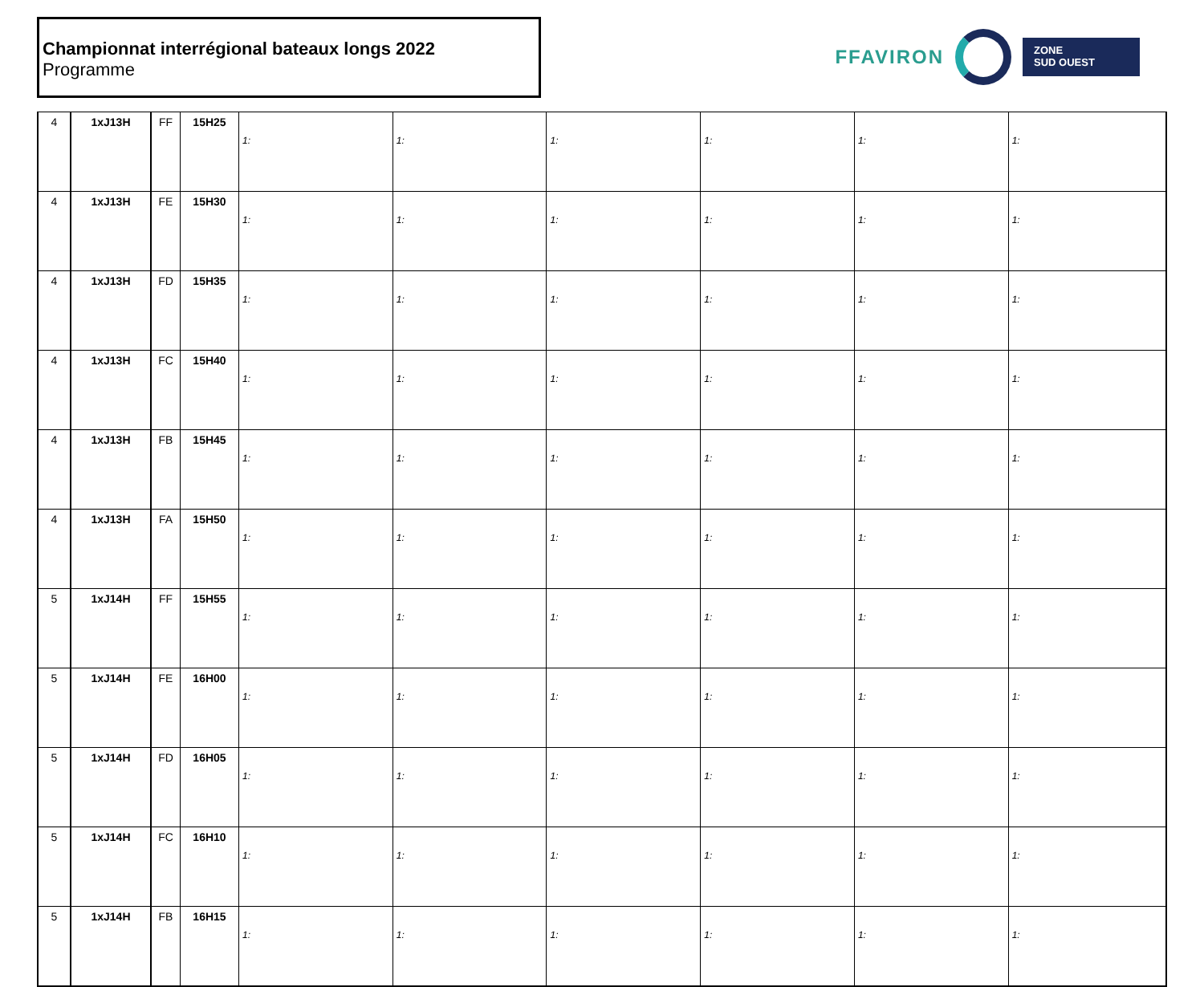Championnat interrégional bateaux longs 2022
Programme
FFAVIRON
ZONE
SUD OUEST
| 4 | 1xJ13H | FF | 15H25 | 1: | 1: | 1: | 1: | 1: | 1: |
| 4 | 1xJ13H | FE | 15H30 | 1: | 1: | 1: | 1: | 1: | 1: |
| 4 | 1xJ13H | FD | 15H35 | 1: | 1: | 1: | 1: | 1: | 1: |
| 4 | 1xJ13H | FC | 15H40 | 1: | 1: | 1: | 1: | 1: | 1: |
| 4 | 1xJ13H | FB | 15H45 | 1: | 1: | 1: | 1: | 1: | 1: |
| 4 | 1xJ13H | FA | 15H50 | 1: | 1: | 1: | 1: | 1: | 1: |
| 5 | 1xJ14H | FF | 15H55 | 1: | 1: | 1: | 1: | 1: | 1: |
| 5 | 1xJ14H | FE | 16H00 | 1: | 1: | 1: | 1: | 1: | 1: |
| 5 | 1xJ14H | FD | 16H05 | 1: | 1: | 1: | 1: | 1: | 1: |
| 5 | 1xJ14H | FC | 16H10 | 1: | 1: | 1: | 1: | 1: | 1: |
| 5 | 1xJ14H | FB | 16H15 | 1: | 1: | 1: | 1: | 1: | 1: |